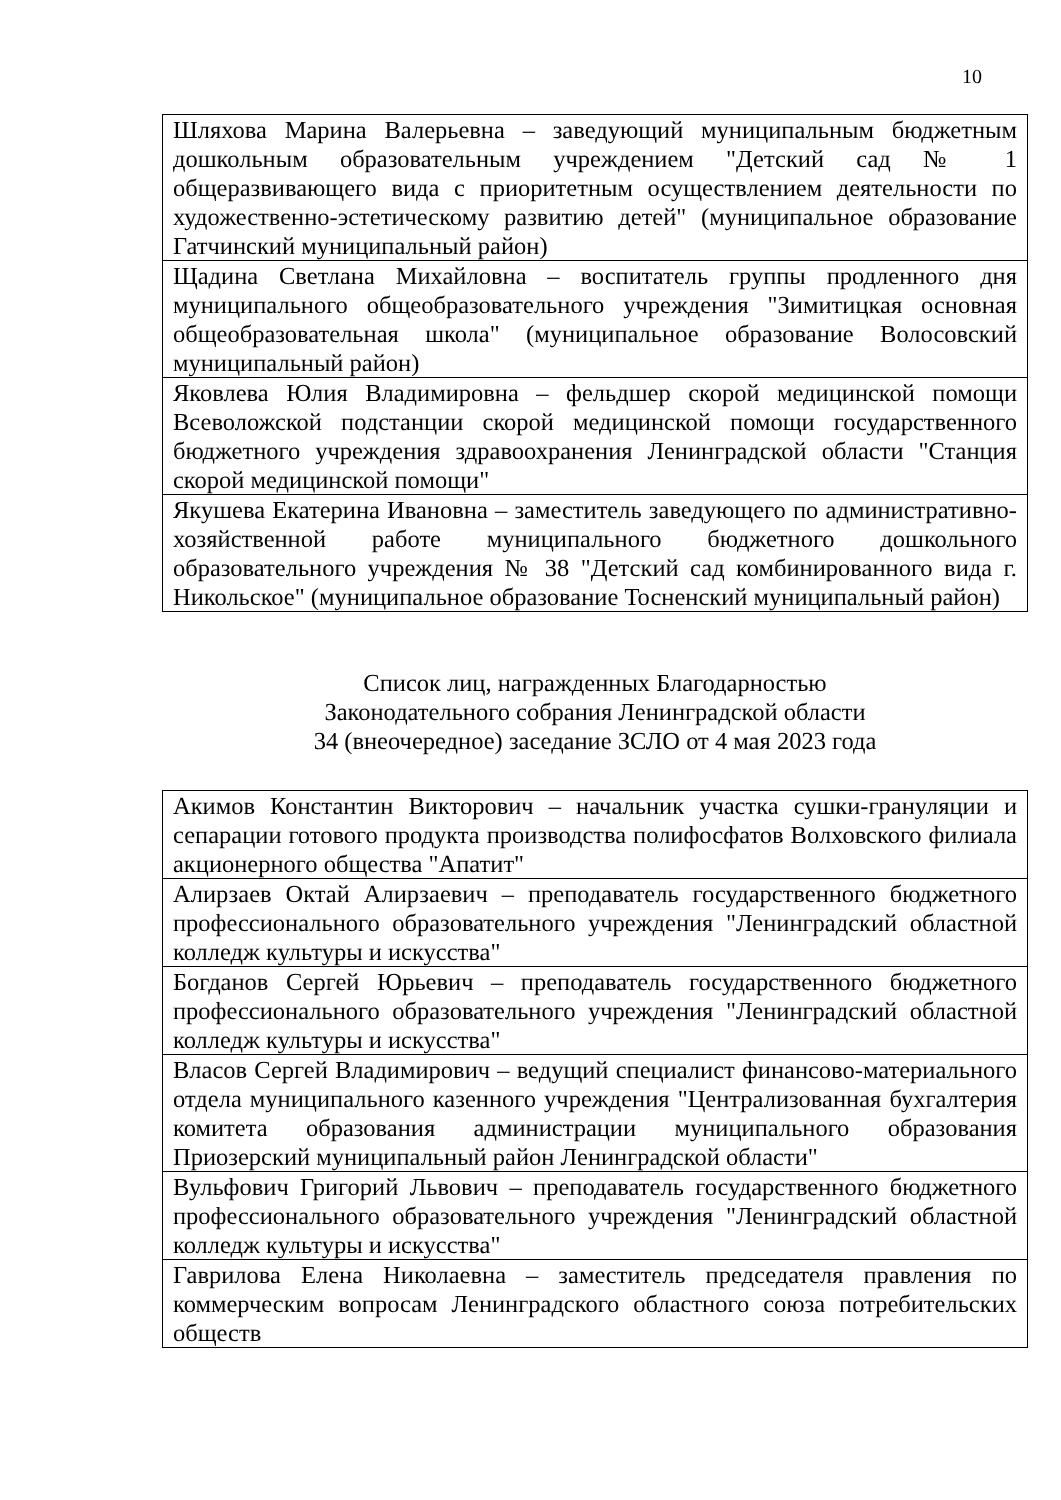10
| Шляхова Марина Валерьевна – заведующий муниципальным бюджетным дошкольным образовательным учреждением "Детский сад № 1 общеразвивающего вида с приоритетным осуществлением деятельности по художественно-эстетическому развитию детей" (муниципальное образование Гатчинский муниципальный район) |
| Щадина Светлана Михайловна – воспитатель группы продленного дня муниципального общеобразовательного учреждения "Зимитицкая основная общеобразовательная школа" (муниципальное образование Волосовский муниципальный район) |
| Яковлева Юлия Владимировна – фельдшер скорой медицинской помощи Всеволожской подстанции скорой медицинской помощи государственного бюджетного учреждения здравоохранения Ленинградской области "Станция скорой медицинской помощи" |
| Якушева Екатерина Ивановна – заместитель заведующего по административно-хозяйственной работе муниципального бюджетного дошкольного образовательного учреждения № 38 "Детский сад комбинированного вида г. Никольское" (муниципальное образование Тосненский муниципальный район) |
Список лиц, награжденных Благодарностью
Законодательного собрания Ленинградской области
34 (внеочередное) заседание ЗСЛО от 4 мая 2023 года
| Акимов Константин Викторович – начальник участка сушки-грануляции и сепарации готового продукта производства полифосфатов Волховского филиала акционерного общества "Апатит" |
| Алирзаев Октай Алирзаевич – преподаватель государственного бюджетного профессионального образовательного учреждения "Ленинградский областной колледж культуры и искусства" |
| Богданов Сергей Юрьевич – преподаватель государственного бюджетного профессионального образовательного учреждения "Ленинградский областной колледж культуры и искусства" |
| Власов Сергей Владимирович – ведущий специалист финансово-материального отдела муниципального казенного учреждения "Централизованная бухгалтерия комитета образования администрации муниципального образования Приозерский муниципальный район Ленинградской области" |
| Вульфович Григорий Львович – преподаватель государственного бюджетного профессионального образовательного учреждения "Ленинградский областной колледж культуры и искусства" |
| Гаврилова Елена Николаевна – заместитель председателя правления по коммерческим вопросам Ленинградского областного союза потребительских обществ |